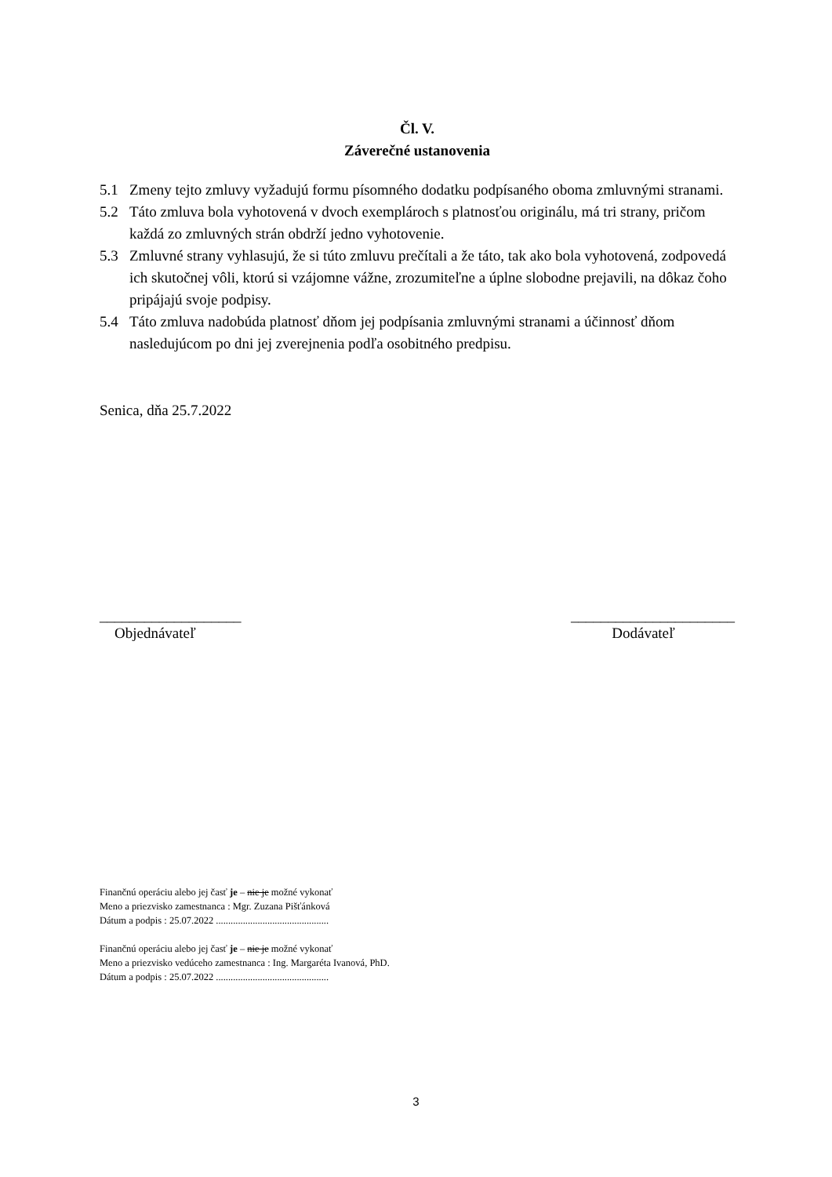Čl. V.
Záverečné ustanovenia
5.1 Zmeny tejto zmluvy vyžadujú formu písomného dodatku podpísaného oboma zmluvnými stranami.
5.2 Táto zmluva bola vyhotovená v dvoch exemplároch s platnosťou originálu, má tri strany, pričom každá zo zmluvných strán obdrží jedno vyhotovenie.
5.3 Zmluvné strany vyhlasujú, že si túto zmluvu prečítali a že táto, tak ako bola vyhotovená, zodpovedá ich skutočnej vôli, ktorú si vzájomne vážne, zrozumiteľne a úplne slobodne prejavili, na dôkaz čoho pripájajú svoje podpisy.
5.4 Táto zmluva nadobúda platnosť dňom jej podpísania zmluvnými stranami a účinnosť dňom nasledujúcom po dni jej zverejnenia podľa osobitného predpisu.
Senica, dňa 25.7.2022
___________________
Objednávateľ
______________________
Dodávateľ
Finančnú operáciu alebo jej časť je – nie je možné vykonať
Meno a priezvisko zamestnanca : Mgr. Zuzana Pišťánková
Dátum a podpis : 25.07.2022 ..............................................
Finančnú operáciu alebo jej časť je – nie je možné vykonať
Meno a priezvisko vedúceho zamestnanca : Ing. Margaréta Ivanová, PhD.
Dátum a podpis : 25.07.2022 ..............................................
3